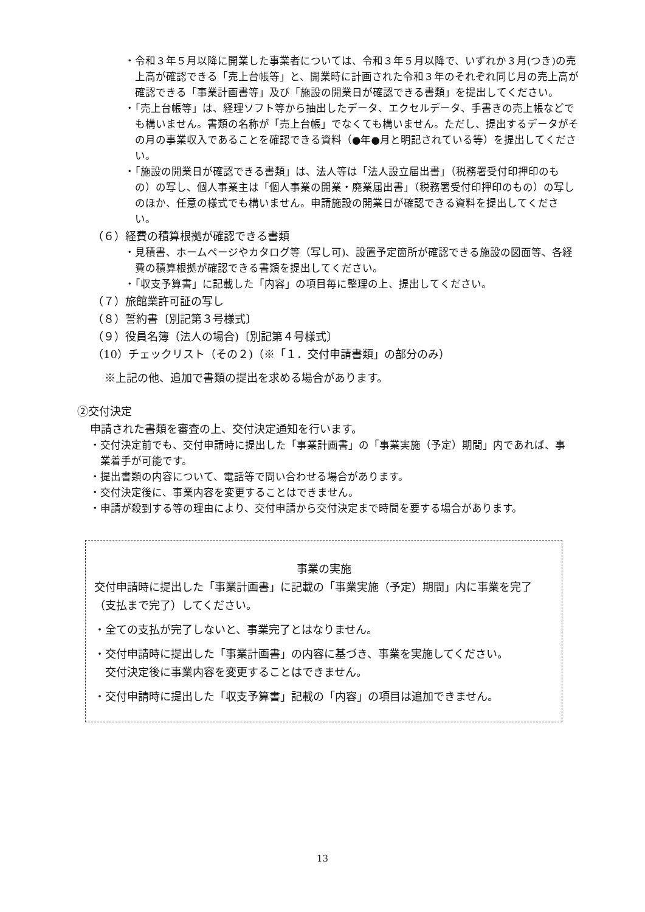・令和３年５月以降に開業した事業者については、令和３年５月以降で、いずれか３月(つき)の売上高が確認できる「売上台帳等」と、開業時に計画された令和３年のそれぞれ同じ月の売上高が確認できる「事業計画書等」及び「施設の開業日が確認できる書類」を提出してください。
・「売上台帳等」は、経理ソフト等から抽出したデータ、エクセルデータ、手書きの売上帳などでも構いません。書類の名称が「売上台帳」でなくても構いません。ただし、提出するデータがその月の事業収入であることを確認できる資料（●年●月と明記されている等）を提出してください。
・「施設の開業日が確認できる書類」は、法人等は「法人設立届出書」（税務署受付印押印のもの）の写し、個人事業主は「個人事業の開業・廃業届出書」（税務署受付印押印のもの）の写しのほか、任意の様式でも構いません。申請施設の開業日が確認できる資料を提出してください。
（６）経費の積算根拠が確認できる書類
・見積書、ホームページやカタログ等（写し可)、設置予定箇所が確認できる施設の図面等、各経費の積算根拠が確認できる書類を提出してください。
・「収支予算書」に記載した「内容」の項目毎に整理の上、提出してください。
（７）旅館業許可証の写し
（８）誓約書〔別記第３号様式〕
（９）役員名簿（法人の場合)〔別記第４号様式〕
（10）チェックリスト（その２)（※「１．交付申請書類」の部分のみ）
※上記の他、追加で書類の提出を求める場合があります。
②交付決定
申請された書類を審査の上、交付決定通知を行います。
・交付決定前でも、交付申請時に提出した「事業計画書」の「事業実施（予定）期間」内であれば、事業着手が可能です。
・提出書類の内容について、電話等で問い合わせる場合があります。
・交付決定後に、事業内容を変更することはできません。
・申請が殺到する等の理由により、交付申請から交付決定まで時間を要する場合があります。
事業の実施
交付申請時に提出した「事業計画書」に記載の「事業実施（予定）期間」内に事業を完了（支払まで完了）してください。
・全ての支払が完了しないと、事業完了とはなりません。
・交付申請時に提出した「事業計画書」の内容に基づき、事業を実施してください。
　交付決定後に事業内容を変更することはできません。
・交付申請時に提出した「収支予算書」記載の「内容」の項目は追加できません。
13